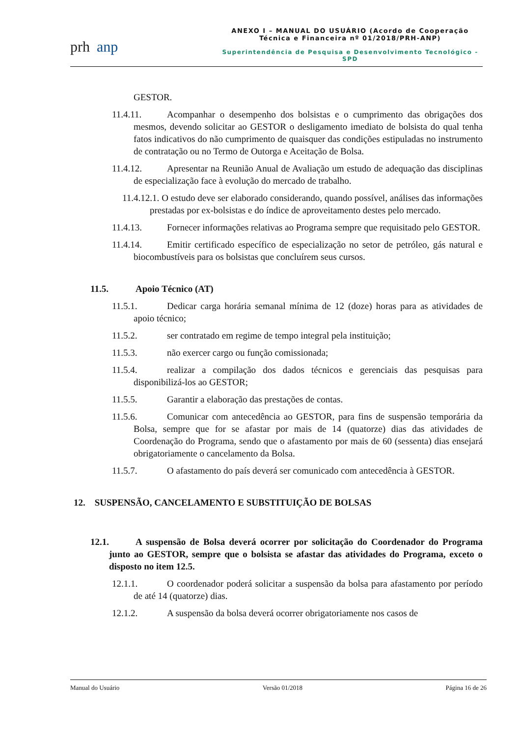prh anp
ANEXO I – MANUAL DO USUÁRIO (Acordo de Cooperação Técnica e Financeira nº 01/2018/PRH-ANP)
Superintendência de Pesquisa e Desenvolvimento Tecnológico - SPD
GESTOR.
11.4.11. Acompanhar o desempenho dos bolsistas e o cumprimento das obrigações dos mesmos, devendo solicitar ao GESTOR o desligamento imediato de bolsista do qual tenha fatos indicativos do não cumprimento de quaisquer das condições estipuladas no instrumento de contratação ou no Termo de Outorga e Aceitação de Bolsa.
11.4.12. Apresentar na Reunião Anual de Avaliação um estudo de adequação das disciplinas de especialização face à evolução do mercado de trabalho.
11.4.12.1. O estudo deve ser elaborado considerando, quando possível, análises das informações prestadas por ex-bolsistas e do índice de aproveitamento destes pelo mercado.
11.4.13. Fornecer informações relativas ao Programa sempre que requisitado pelo GESTOR.
11.4.14. Emitir certificado específico de especialização no setor de petróleo, gás natural e biocombustíveis para os bolsistas que concluírem seus cursos.
11.5. Apoio Técnico (AT)
11.5.1. Dedicar carga horária semanal mínima de 12 (doze) horas para as atividades de apoio técnico;
11.5.2. ser contratado em regime de tempo integral pela instituição;
11.5.3. não exercer cargo ou função comissionada;
11.5.4. realizar a compilação dos dados técnicos e gerenciais das pesquisas para disponibilizá-los ao GESTOR;
11.5.5. Garantir a elaboração das prestações de contas.
11.5.6. Comunicar com antecedência ao GESTOR, para fins de suspensão temporária da Bolsa, sempre que for se afastar por mais de 14 (quatorze) dias das atividades de Coordenação do Programa, sendo que o afastamento por mais de 60 (sessenta) dias ensejará obrigatoriamente o cancelamento da Bolsa.
11.5.7. O afastamento do país deverá ser comunicado com antecedência à GESTOR.
12. SUSPENSÃO, CANCELAMENTO E SUBSTITUIÇÃO DE BOLSAS
12.1. A suspensão de Bolsa deverá ocorrer por solicitação do Coordenador do Programa junto ao GESTOR, sempre que o bolsista se afastar das atividades do Programa, exceto o disposto no item 12.5.
12.1.1. O coordenador poderá solicitar a suspensão da bolsa para afastamento por período de até 14 (quatorze) dias.
12.1.2. A suspensão da bolsa deverá ocorrer obrigatoriamente nos casos de
Manual do Usuário Versão 01/2018 Página 16 de 26